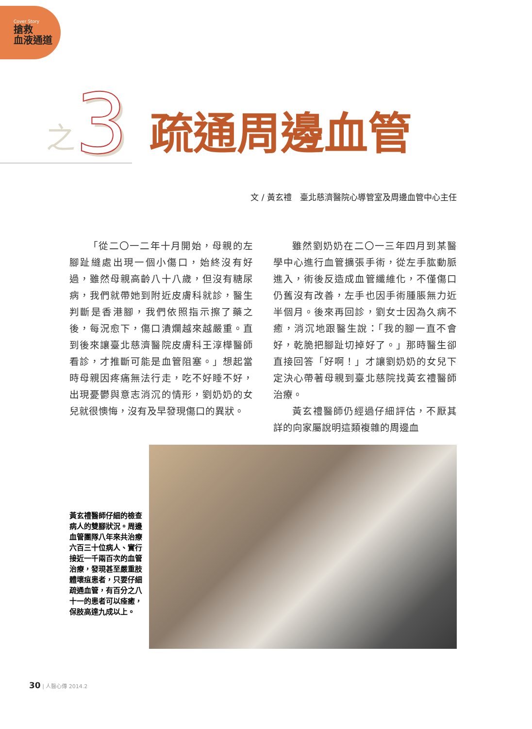Cover Story
搶救
血液通道
之 3 疏通周邊血管
文 / 黃玄禮　臺北慈濟醫院心導管室及周邊血管中心主任
「從二〇一二年十月開始，母親的左腳趾縫處出現一個小傷口，始終沒有好過，雖然母親高齡八十八歲，但沒有糖尿病，我們就帶她到附近皮膚科就診，醫生判斷是香港腳，我們依照指示擦了藥之後，每況愈下，傷口潰爛越來越嚴重。直到後來讓臺北慈濟醫院皮膚科王淳樺醫師看診，才推斷可能是血管阻塞。」想起當時母親因疼痛無法行走，吃不好睡不好，出現憂鬱與意志消沉的情形，劉奶奶的女兒就很懊悔，沒有及早發現傷口的異狀。
雖然劉奶奶在二〇一三年四月到某醫學中心進行血管擴張手術，從左手肱動脈進入，術後反造成血管纖維化，不僅傷口仍舊沒有改善，左手也因手術腫脹無力近半個月。後來再回診，劉女士因為久病不癒，消沉地跟醫生說：「我的腳一直不會好，乾脆把腳趾切掉好了。」那時醫生卻直接回答「好啊！」才讓劉奶奶的女兒下定決心帶著母親到臺北慈院找黃玄禮醫師治療。
黃玄禮醫師仍經過仔細評估，不厭其詳的向家屬說明這類複雜的周邊血
黃玄禮醫師仔細的檢查病人的雙腳狀況。周邊血管團隊八年來共治療六百三十位病人、實行接近一千兩百次的血管治療，發現甚至嚴重肢體壞疽患者，只要仔細疏通血管，有百分之八十一的患者可以痊癒，保肢高達九成以上。
30 | 人醫心傳 2014.2